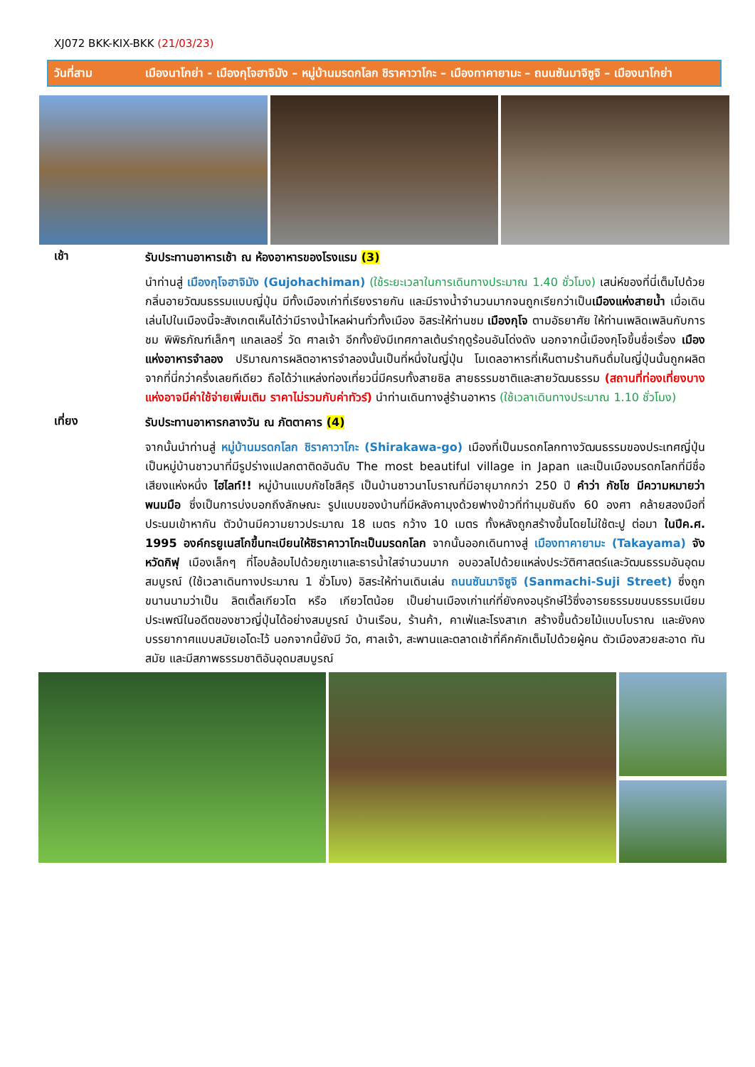XJ072 BKK-KIX-BKK (21/03/23)
วันที่สาม เมืองนาโกย่า - เมืองกุโจฮาจิมัง – หมู่บ้านมรดกโลก ชิราคาวาโกะ – เมืองทาคายามะ – ถนนซันมาจิซูจิ – เมืองนาโกย่า
เช้า
รับประทานอาหารเช้า ณ ห้องอาหารของโรงแรม (3)
นำท่านสู่ เมืองกุโจฮาจิมัง (Gujohachiman) (ใช้ระยะเวลาในการเดินทางประมาณ 1.40 ชั่วโมง) เสน่ห์ของที่นี่เต็มไปด้วยกลิ่นอายวัฒนธรรมแบบญี่ปุ่น มีทั้งเมืองเก่าที่เรียงรายกัน และมีรางน้ำจำนวนมากจนถูกเรียกว่าเป็นเมืองแห่งสายน้ำ เมื่อเดินเล่นไปในเมืองนี้จะสังเกตเห็นได้ว่ามีรางน้ำไหลผ่านทั่วทั้งเมือง อิสระให้ท่านชม เมืองกุโจ ตามอัธยาศัย ให้ท่านเพลิดเพลินกับการชม พิพิธภัณฑ์เล็กๆ แกลเลอรี่ วัด ศาลเจ้า อีกทั้งยังมีเทศกาลเต้นรำฤดูร้อนอันโด่งดัง นอกจากนี้เมืองกุโจขึ้นชื่อเรื่อง เมืองแห่งอาหารจำลอง ปริมาณการผลิตอาหารจำลองนั้นเป็นที่หนึ่งในญี่ปุ่น โมเดลอาหารที่เห็นตามร้านกินดื่มในญี่ปุ่นนั้นถูกผลิตจากที่นี่กว่าครึ่งเลยทีเดียว ถือได้ว่าแหล่งท่องเที่ยวนี่มีครบทั้งสายชิล สายธรรมชาติและสายวัฒนธรรม (สถานที่ท่องเที่ยงบางแห่งอาจมีค่าใช้จ่ายเพิ่มเติม ราคาไม่รวมกับค่าทัวร์) นำท่านเดินทางสู่ร้านอาหาร (ใช้เวลาเดินทางประมาณ 1.10 ชั่วโมง)
เที่ยง
รับประทานอาหารกลางวัน ณ ภัตตาคาร (4)
จากนั้นนำท่านสู่ หมู่บ้านมรดกโลก ชิราคาวาโกะ (Shirakawa-go) เมืองที่เป็นมรดกโลกทางวัฒนธรรมของประเทศญี่ปุ่น เป็นหมู่บ้านชาวนาที่มีรูปร่างแปลกตาติดอันดับ The most beautiful village in Japan และเป็นเมืองมรดกโลกที่มีชื่อเสียงแห่งหนึ่ง ไฮไลท์!! หมู่บ้านแบบกัชโชสึคุริ เป็นบ้านชาวนาโบราณที่มีอายุมากกว่า 250 ปี คำว่า กัชโช มีความหมายว่า พนมมือ ซึ่งเป็นการบ่งบอกถึงลักษณะ รูปแบบของบ้านที่มีหลังคามุงด้วยฟางข้าวที่ทำมุมชันถึง 60 องศา คล้ายสองมือที่ประนมเข้าหากัน ตัวบ้านมีความยาวประมาณ 18 เมตร กว้าง 10 เมตร ทั้งหลังถูกสร้างขึ้นโดยไม่ใช้ตะปู ต่อมา ในปีค.ศ. 1995 องค์กรยูเนสโกขึ้นทะเบียนให้ชิราคาวาโกะเป็นมรดกโลก จากนั้นออกเดินทางสู่ เมืองทาคายามะ (Takayama) จังหวัดกิฟุ เมืองเล็กๆ ที่โอบล้อมไปด้วยภูเขาและธารน้ำใสจำนวนมาก อบอวลไปด้วยแหล่งประวัติศาสตร์และวัฒนธรรมอันอุดมสมบูรณ์ (ใช้เวลาเดินทางประมาณ 1 ชั่วโมง) อิสระให้ท่านเดินเล่น ถนนซันมาจิซูจิ (Sanmachi-Suji Street) ซึ่งถูกขนานนามว่าเป็น ลิตเติ้ลเกียวโต หรือ เกียวโตน้อย เป็นย่านเมืองเก่าแก่ที่ยังคงอนุรักษ์ไว้ซึ่งอารยธรรมขนบธรรมเนียมประเพณีในอดีตของชาวญี่ปุ่นได้อย่างสมบูรณ์ บ้านเรือน, ร้านค้า, คาเฟ่และโรงสาเก สร้างขึ้นด้วยไม้แบบโบราณ และยังคงบรรยากาศแบบสมัยเอโดะไว้ นอกจากนี้ยังมี วัด, ศาลเจ้า, สะพานและตลาดเช้าที่คึกคักเต็มไปด้วยผู้คน ตัวเมืองสวยสะอาด ทันสมัย และมีสภาพธรรมชาติอันอุดมสมบูรณ์